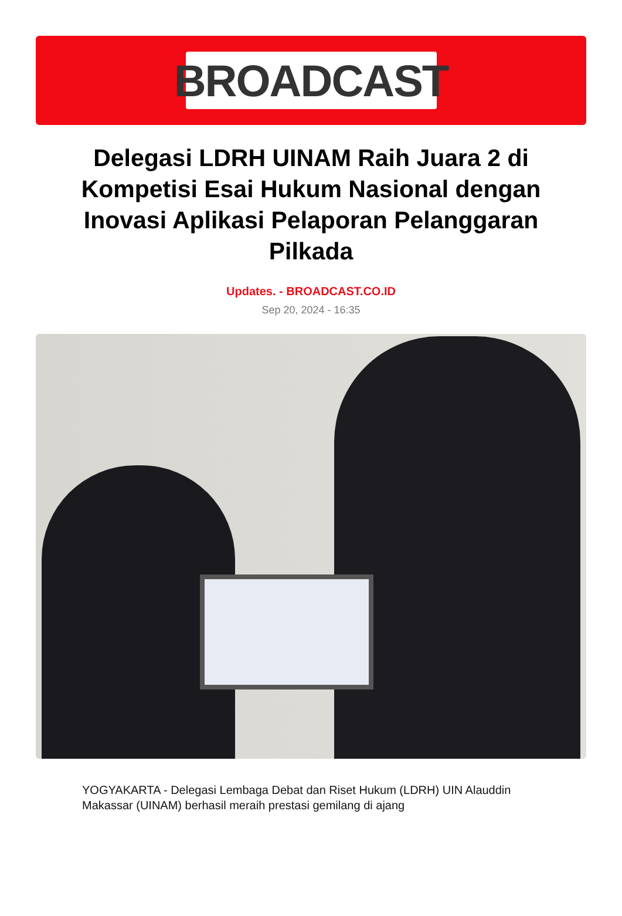BROADCAST
Delegasi LDRH UINAM Raih Juara 2 di Kompetisi Esai Hukum Nasional dengan Inovasi Aplikasi Pelaporan Pelanggaran Pilkada
Updates. - BROADCAST.CO.ID
Sep 20, 2024 - 16:35
YOGYAKARTA - Delegasi Lembaga Debat dan Riset Hukum (LDRH) UIN Alauddin Makassar (UINAM) berhasil meraih prestasi gemilang di ajang